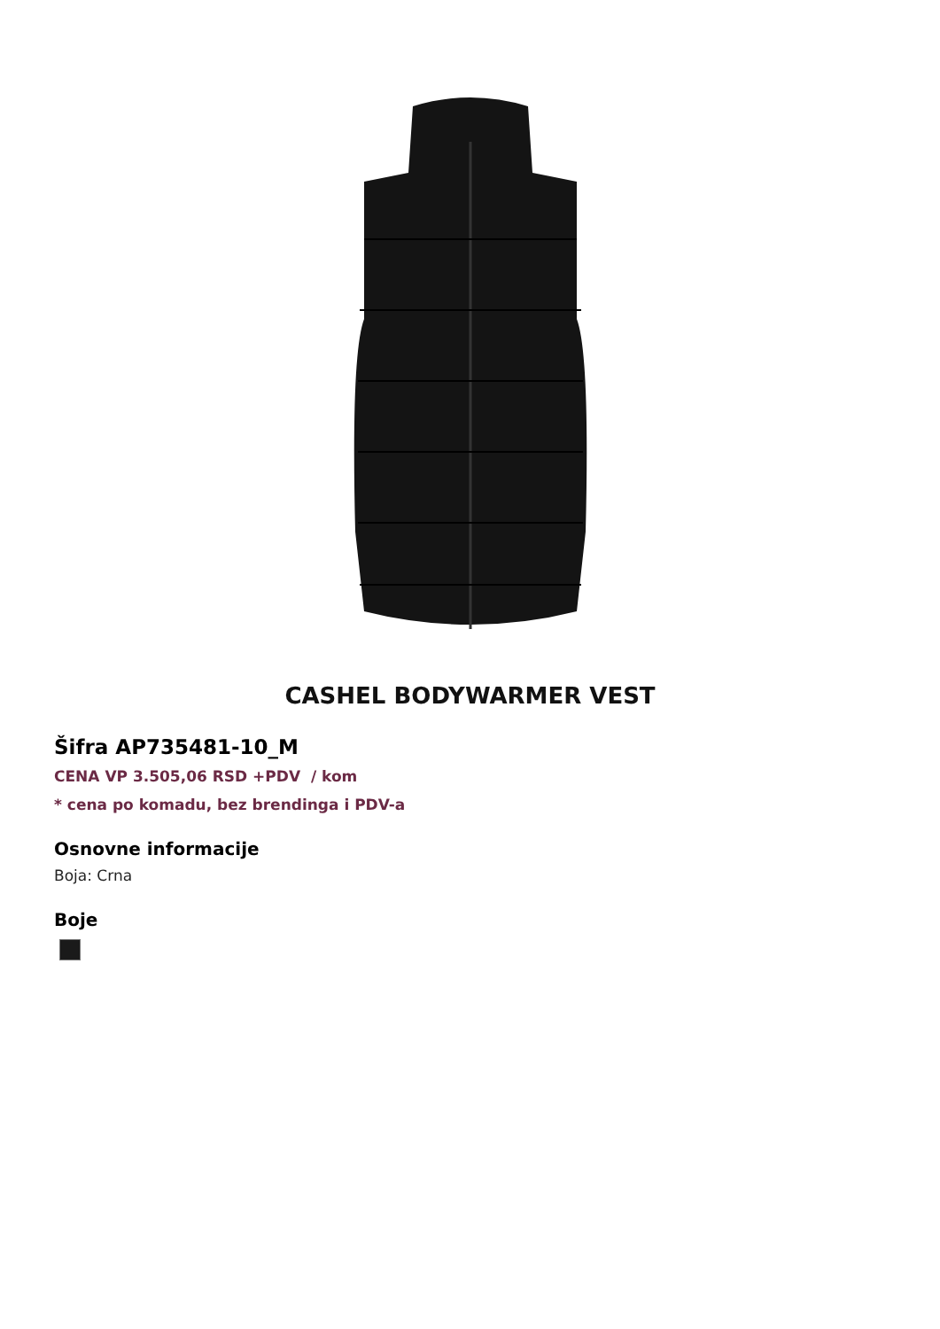CASHEL BODYWARMER VEST
Šifra AP735481-10_M
CENA VP 3.505,06 RSD +PDV / kom
* cena po komadu, bez brendinga i PDV-a
Osnovne informacije
Boja: Crna
Boje